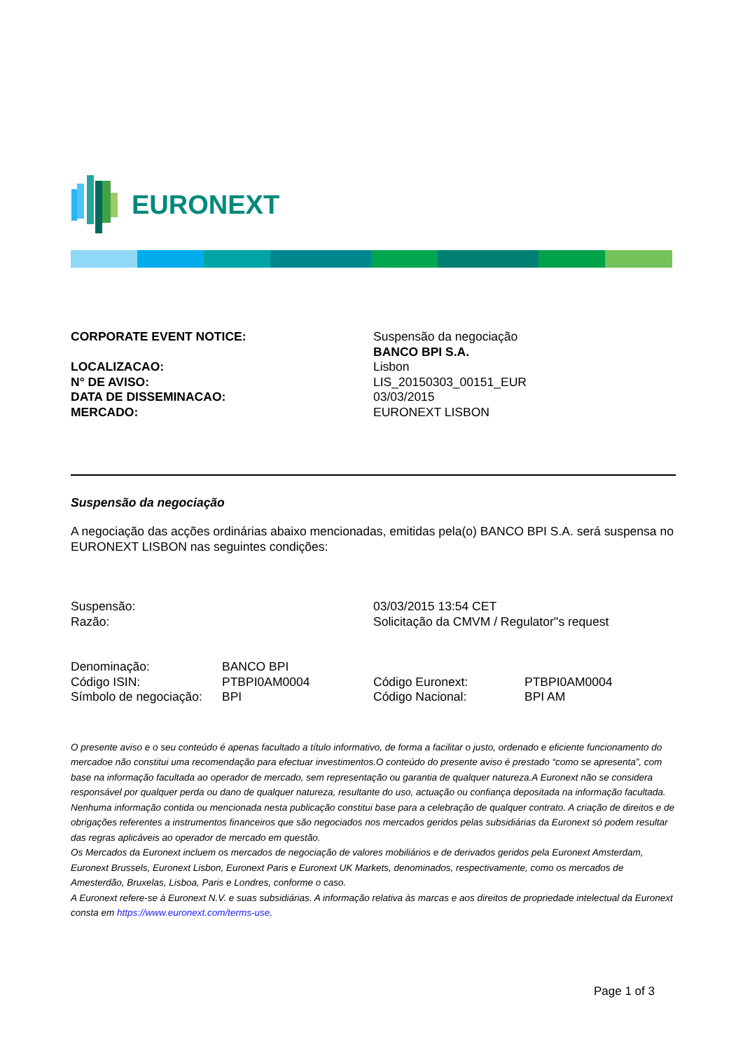EURONEXT
| CORPORATE EVENT NOTICE: | Suspensão da negociação |
| | BANCO BPI S.A. |
| LOCALIZACAO: | Lisbon |
| N° DE AVISO: | LIS_20150303_00151_EUR |
| DATA DE DISSEMINACAO: | 03/03/2015 |
| MERCADO: | EURONEXT LISBON |
Suspensão da negociação
A negociação das acções ordinárias abaixo mencionadas, emitidas pela(o) BANCO BPI S.A. será suspensa no EURONEXT LISBON nas seguintes condições:
| Suspensão: | 03/03/2015 13:54 CET |
| Razão: | Solicitação da CMVM / Regulator''s request |
| Denominação: | BANCO BPI | | |
| Código ISIN: | PTBPI0AM0004 | Código Euronext: | PTBPI0AM0004 |
| Símbolo de negociação: | BPI | Código Nacional: | BPI AM |
O presente aviso e o seu conteúdo é apenas facultado a título informativo, de forma a facilitar o justo, ordenado e eficiente funcionamento do mercadoe não constitui uma recomendação para efectuar investimentos.O conteúdo do presente aviso é prestado “como se apresenta”, com base na informação facultada ao operador de mercado, sem representação ou garantia de qualquer natureza.A Euronext não se considera responsável por qualquer perda ou dano de qualquer natureza, resultante do uso, actuação ou confiança depositada na informação facultada. Nenhuma informação contida ou mencionada nesta publicação constitui base para a celebração de qualquer contrato. A criação de direitos e de obrigações referentes a instrumentos financeiros que são negociados nos mercados geridos pelas subsidiárias da Euronext só podem resultar das regras aplicáveis ao operador de mercado em questão.
Os Mercados da Euronext incluem os mercados de negociação de valores mobiliários e de derivados geridos pela Euronext Amsterdam, Euronext Brussels, Euronext Lisbon, Euronext Paris e Euronext UK Markets, denominados, respectivamente, como os mercados de Amesterdão, Bruxelas, Lisboa, Paris e Londres, conforme o caso.
A Euronext refere-se à Euronext N.V. e suas subsidiárias. A informação relativa às marcas e aos direitos de propriedade intelectual da Euronext consta em https://www.euronext.com/terms-use.
Page 1 of 3